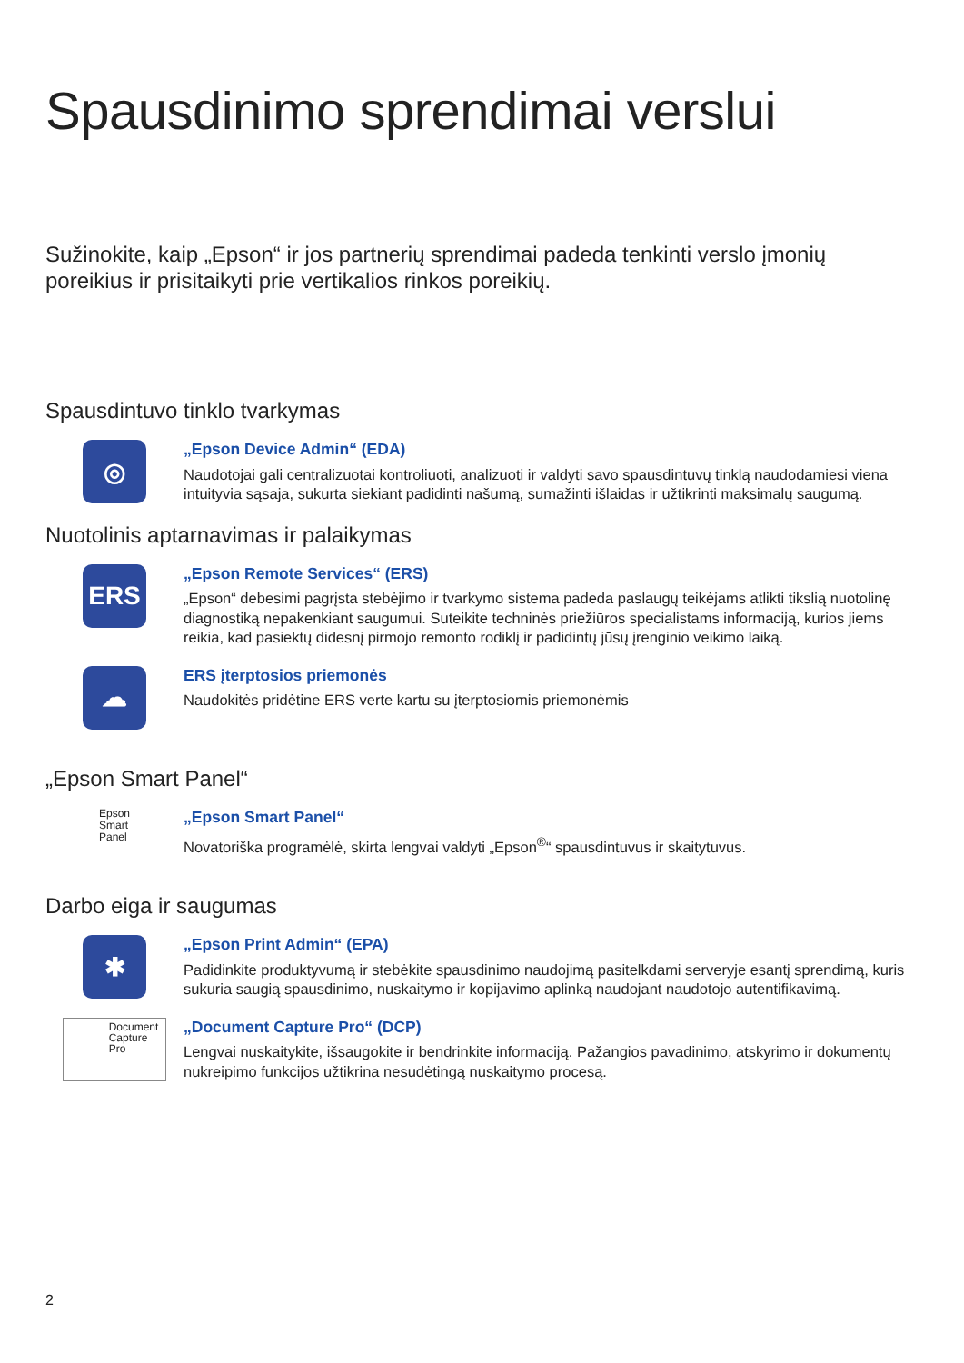Spausdinimo sprendimai verslui
Sužinokite, kaip „Epson“ ir jos partnerių sprendimai padeda tenkinti verslo įmonių poreikius ir prisitaikyti prie vertikalios rinkos poreikių.
Spausdintuvo tinklo tvarkymas
◎
„Epson Device Admin“ (EDA)
Naudotojai gali centralizuotai kontroliuoti, analizuoti ir valdyti savo spausdintuvų tinklą naudodamiesi viena intuityvia sąsaja, sukurta siekiant padidinti našumą, sumažinti išlaidas ir užtikrinti maksimalų saugumą.
Nuotolinis aptarnavimas ir palaikymas
ERS
„Epson Remote Services“ (ERS)
„Epson“ debesimi pagrįsta stebėjimo ir tvarkymo sistema padeda paslaugų teikėjams atlikti tikslią nuotolinę diagnostiką nepakenkiant saugumui. Suteikite techninės priežiūros specialistams informaciją, kurios jiems reikia, kad pasiektų didesnį pirmojo remonto rodiklį ir padidintų jūsų įrenginio veikimo laiką.
☁
ERS įterptosios priemonės
Naudokitės pridėtine ERS verte kartu su įterptosiomis priemonėmis
„Epson Smart Panel“
Epson
Smart
Panel
„Epson Smart Panel“
Novatoriška programėlė, skirta lengvai valdyti „Epson<sup>®</sup>“ spausdintuvus ir skaitytuvus.
Darbo eiga ir saugumas
✱
„Epson Print Admin“ (EPA)
Padidinkite produktyvumą ir stebėkite spausdinimo naudojimą pasitelkdami serveryje esantį sprendimą, kuris sukuria saugią spausdinimo, nuskaitymo ir kopijavimo aplinką naudojant naudotojo autentifikavimą.
Document
Capture
Pro
„Document Capture Pro“ (DCP)
Lengvai nuskaitykite, išsaugokite ir bendrinkite informaciją. Pažangios pavadinimo, atskyrimo ir dokumentų nukreipimo funkcijos užtikrina nesudėtingą nuskaitymo procesą.
2